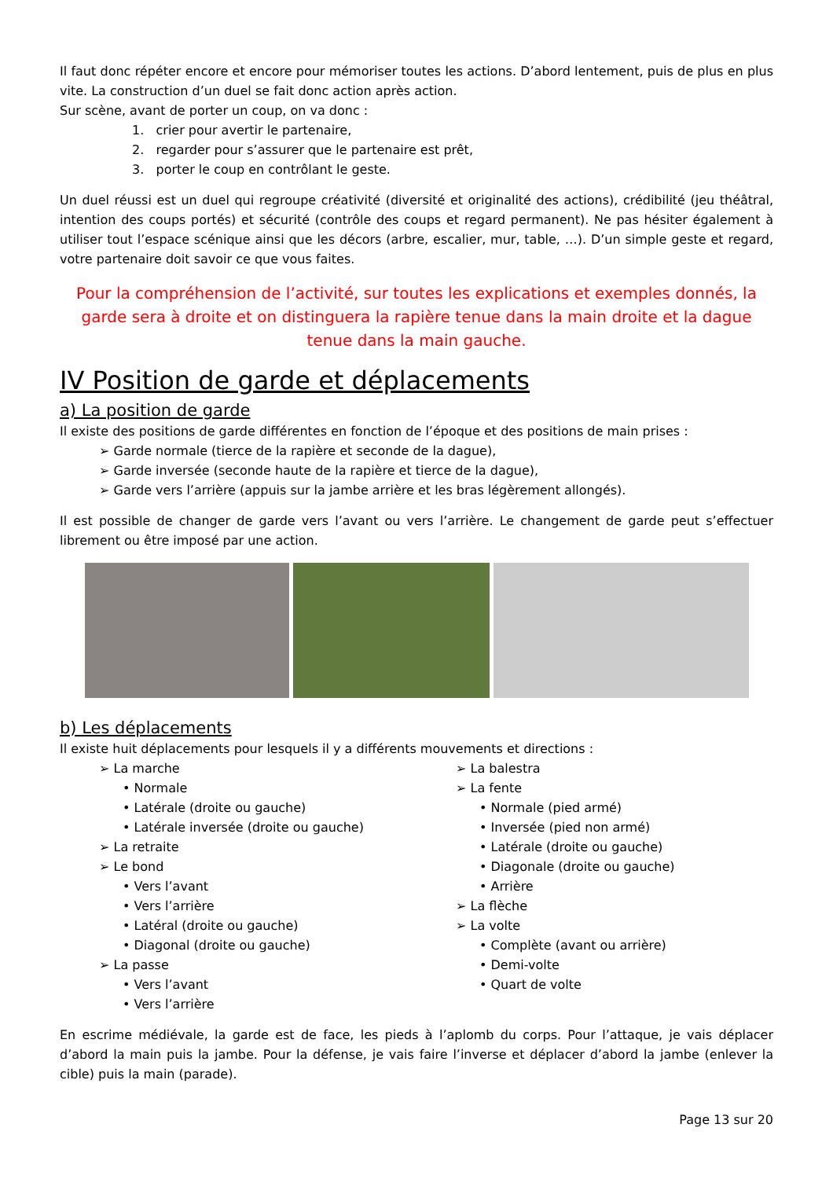Il faut donc répéter encore et encore pour mémoriser toutes les actions. D’abord lentement, puis de plus en plus vite. La construction d’un duel se fait donc action après action.
Sur scène, avant de porter un coup, on va donc :
1. crier pour avertir le partenaire,
2. regarder pour s’assurer que le partenaire est prêt,
3. porter le coup en contrôlant le geste.
Un duel réussi est un duel qui regroupe créativité (diversité et originalité des actions), crédibilité (jeu théâtral, intention des coups portés) et sécurité (contrôle des coups et regard permanent). Ne pas hésiter également à utiliser tout l’espace scénique ainsi que les décors (arbre, escalier, mur, table, …). D’un simple geste et regard, votre partenaire doit savoir ce que vous faites.
Pour la compréhension de l’activité, sur toutes les explications et exemples donnés, la garde sera à droite et on distinguera la rapière tenue dans la main droite et la dague tenue dans la main gauche.
IV Position de garde et déplacements
a) La position de garde
Il existe des positions de garde différentes en fonction de l’époque et des positions de main prises :
➢ Garde normale (tierce de la rapière et seconde de la dague),
➢ Garde inversée (seconde haute de la rapière et tierce de la dague),
➢ Garde vers l’arrière (appuis sur la jambe arrière et les bras légèrement allongés).
Il est possible de changer de garde vers l’avant ou vers l’arrière. Le changement de garde peut s’effectuer librement ou être imposé par une action.
b) Les déplacements
Il existe huit déplacements pour lesquels il y a différents mouvements et directions :
➢ La marche
• Normale
• Latérale (droite ou gauche)
• Latérale inversée (droite ou gauche)
➢ La retraite
➢ Le bond
• Vers l’avant
• Vers l’arrière
• Latéral (droite ou gauche)
• Diagonal (droite ou gauche)
➢ La passe
• Vers l’avant
• Vers l’arrière
➢ La balestra
➢ La fente
• Normale (pied armé)
• Inversée (pied non armé)
• Latérale (droite ou gauche)
• Diagonale (droite ou gauche)
• Arrière
➢ La flèche
➢ La volte
• Complète (avant ou arrière)
• Demi-volte
• Quart de volte
En escrime médiévale, la garde est de face, les pieds à l’aplomb du corps. Pour l’attaque, je vais déplacer d’abord la main puis la jambe. Pour la défense, je vais faire l’inverse et déplacer d’abord la jambe (enlever la cible) puis la main (parade).
Page 13 sur 20